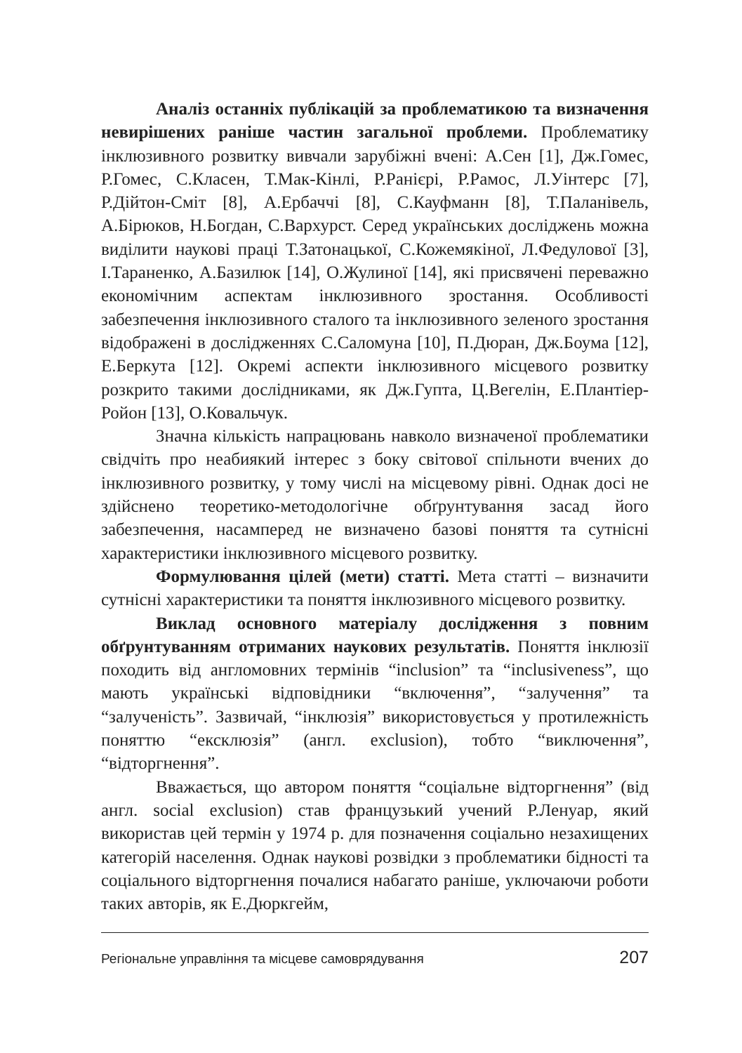Аналіз останніх публікацій за проблематикою та визначення невирішених раніше частин загальної проблеми. Проблематику інклюзивного розвитку вивчали зарубіжні вчені: А.Сен [1], Дж.Гомес, Р.Гомес, С.Класен, Т.Мак-Кінлі, Р.Ранієрі, Р.Рамос, Л.Уінтерс [7], Р.Дійтон-Сміт [8], А.Ербаччі [8], С.Кауфманн [8], Т.Паланівель, А.Бірюков, Н.Богдан, С.Вархурст. Серед українських досліджень можна виділити наукові праці Т.Затонацької, С.Кожемякіної, Л.Федулової [3], І.Тараненко, А.Базилюк [14], О.Жулиної [14], які присвячені переважно економічним аспектам інклюзивного зростання. Особливості забезпечення інклюзивного сталого та інклюзивного зеленого зростання відображені в дослідженнях С.Саломуна [10], П.Дюран, Дж.Боума [12], Е.Беркута [12]. Окремі аспекти інклюзивного місцевого розвитку розкрито такими дослідниками, як Дж.Гупта, Ц.Вегелін, Е.Плантіер-Ройон [13], О.Ковальчук.
Значна кількість напрацювань навколо визначеної проблематики свідчіть про неабиякий інтерес з боку світової спільноти вчених до інклюзивного розвитку, у тому числі на місцевому рівні. Однак досі не здійснено теоретико-методологічне обґрунтування засад його забезпечення, насамперед не визначено базові поняття та сутнісні характеристики інклюзивного місцевого розвитку.
Формулювання цілей (мети) статті. Мета статті – визначити сутнісні характеристики та поняття інклюзивного місцевого розвитку.
Виклад основного матеріалу дослідження з повним обґрунтуванням отриманих наукових результатів. Поняття інклюзії походить від англомовних термінів “inclusion” та “inclusiveness”, що мають українські відповідники “включення”, “залучення” та “залученість”. Зазвичай, “інклюзія” використовується у протилежність поняттю “ексклюзія” (англ. exclusion), тобто “виключення”, “відторгнення”.
Вважається, що автором поняття “соціальне відторгнення” (від англ. social exclusion) став французький учений Р.Ленуар, який використав цей термін у 1974 р. для позначення соціально незахищених категорій населення. Однак наукові розвідки з проблематики бідності та соціального відторгнення почалися набагато раніше, уключаючи роботи таких авторів, як Е.Дюркгейм,
Регіональне управління та місцеве самоврядування 207